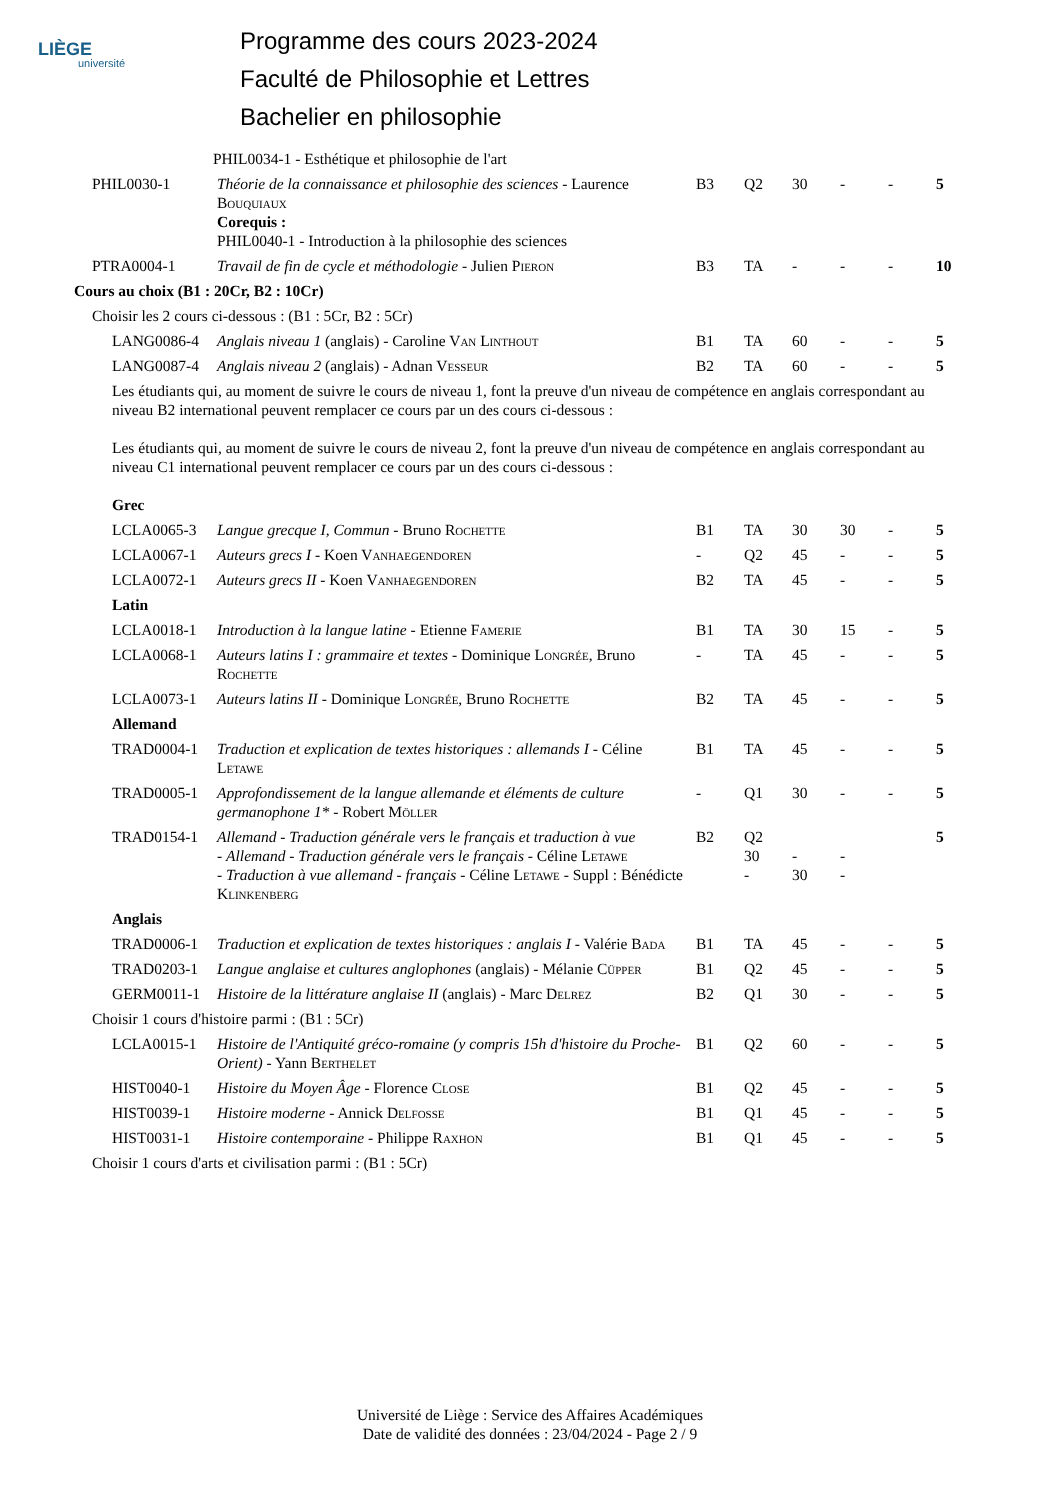LIÈGE
université
Programme des cours 2023-2024
Faculté de Philosophie et Lettres
Bachelier en philosophie
| | PHIL0034-1 - Esthétique et philosophie de l'art | | | | | | |
| PHIL0030-1 | Théorie de la connaissance et philosophie des sciences - Laurence B ouquiaux Corequis : PHIL0040-1 - Introduction à la philosophie des sciences | B3 | Q2 | 30 | - | - | 5 |
| PTRA0004-1 | Travail de fin de cycle et méthodologie - Julien P ieron | B3 | TA | - | - | - | 10 |
| Cours au choix (B1 : 20Cr, B2 : 10Cr) | | | | | | | |
| Choisir les 2 cours ci-dessous : (B1 : 5Cr, B2 : 5Cr) | | | | | | | |
| LANG0086-4 | Anglais niveau 1 (anglais) - Caroline V an L inthout | B1 | TA | 60 | - | - | 5 |
| LANG0087-4 | Anglais niveau 2 (anglais) - Adnan V esseur | B2 | TA | 60 | - | - | 5 |
| Les étudiants qui, au moment de suivre le cours de niveau 1, font la preuve d'un niveau de compétence en anglais correspondant au niveau B2 international peuvent remplacer ce cours par un des cours ci-dessous : Les étudiants qui, au moment de suivre le cours de niveau 2, font la preuve d'un niveau de compétence en anglais correspondant au niveau C1 international peuvent remplacer ce cours par un des cours ci-dessous : Grec | | | | | | | |
| LCLA0065-3 | Langue grecque I, Commun - Bruno R ochette | B1 | TA | 30 | 30 | - | 5 |
| LCLA0067-1 | Auteurs grecs I - Koen V anhaegendoren | - | Q2 | 45 | - | - | 5 |
| LCLA0072-1 | Auteurs grecs II - Koen V anhaegendoren | B2 | TA | 45 | - | - | 5 |
| Latin | | | | | | | |
| LCLA0018-1 | Introduction à la langue latine - Etienne F amerie | B1 | TA | 30 | 15 | - | 5 |
| LCLA0068-1 | Auteurs latins I : grammaire et textes - Dominique L ongrée , Bruno R ochette | - | TA | 45 | - | - | 5 |
| LCLA0073-1 | Auteurs latins II - Dominique L ongrée , Bruno R ochette | B2 | TA | 45 | - | - | 5 |
| Allemand | | | | | | | |
| TRAD0004-1 | Traduction et explication de textes historiques : allemands I - Céline L etawe | B1 | TA | 45 | - | - | 5 |
| TRAD0005-1 | Approfondissement de la langue allemande et éléments de culture germanophone 1* - Robert M öller | - | Q1 | 30 | - | - | 5 |
| TRAD0154-1 | Allemand - Traduction générale vers le français et traduction à vue - Allemand - Traduction générale vers le français - Céline L etawe - Traduction à vue allemand - français - Céline L etawe - Suppl : Bénédicte K linkenberg | B2 | Q2 30 - | - 30 | - - | | 5 |
| Anglais | | | | | | | |
| TRAD0006-1 | Traduction et explication de textes historiques : anglais I - Valérie B ada | B1 | TA | 45 | - | - | 5 |
| TRAD0203-1 | Langue anglaise et cultures anglophones (anglais) - Mélanie C üpper | B1 | Q2 | 45 | - | - | 5 |
| GERM0011-1 | Histoire de la littérature anglaise II (anglais) - Marc D elrez | B2 | Q1 | 30 | - | - | 5 |
| Choisir 1 cours d'histoire parmi : (B1 : 5Cr) | | | | | | | |
| LCLA0015-1 | Histoire de l'Antiquité gréco-romaine (y compris 15h d'histoire du Proche-Orient) - Yann B erthelet | B1 | Q2 | 60 | - | - | 5 |
| HIST0040-1 | Histoire du Moyen Âge - Florence C lose | B1 | Q2 | 45 | - | - | 5 |
| HIST0039-1 | Histoire moderne - Annick D elfosse | B1 | Q1 | 45 | - | - | 5 |
| HIST0031-1 | Histoire contemporaine - Philippe R axhon | B1 | Q1 | 45 | - | - | 5 |
| Choisir 1 cours d'arts et civilisation parmi : (B1 : 5Cr) | | | | | | | |
Université de Liège : Service des Affaires Académiques
Date de validité des données : 23/04/2024 - Page 2 / 9